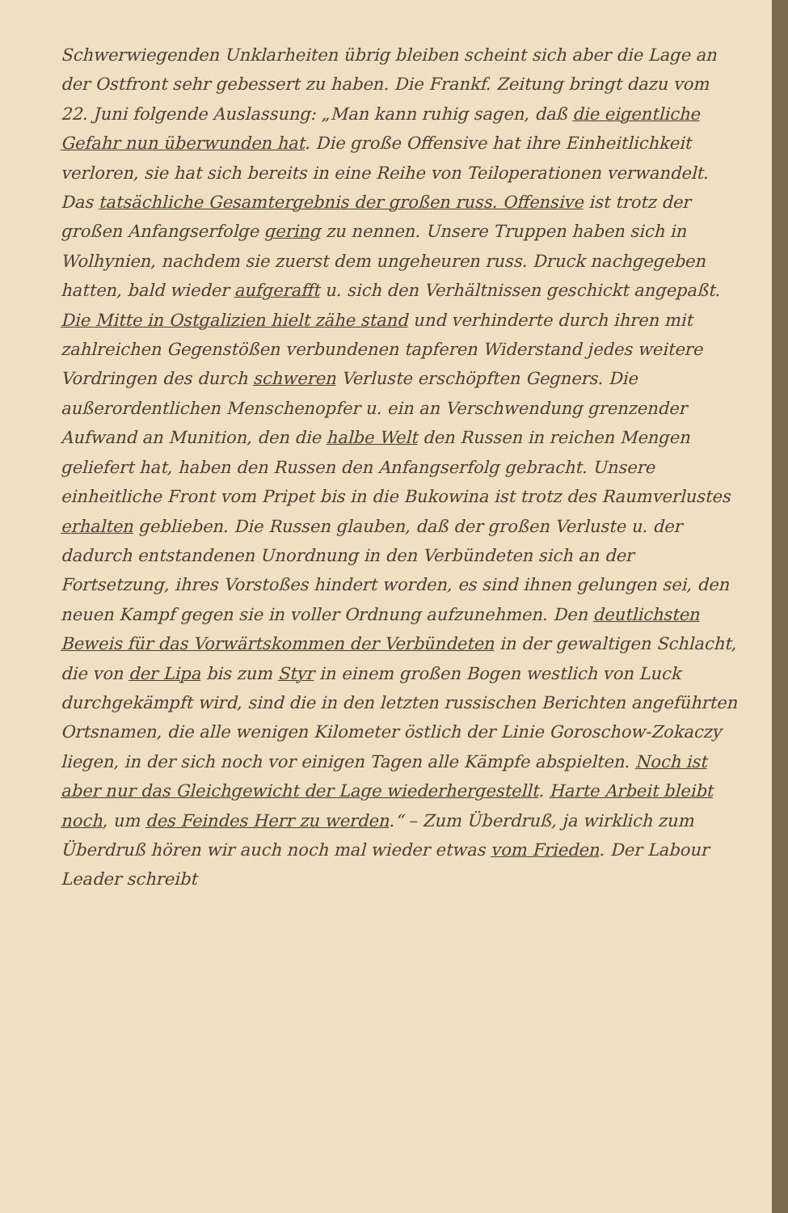Schwerwiegenden Unklarheiten übrig bleiben scheint sich aber die Lage an der Ostfront sehr gebessert zu haben. Die Frankf. Zeitung bringt dazu vom 22. Juni folgende Auslassung: „Man kann ruhig sagen, daß die eigentliche Gefahr nun überwunden hat. Die große Offensive hat ihre Einheitlichkeit verloren, sie hat sich bereits in eine Reihe von Teiloperationen verwandelt. Das tatsächliche Gesamtergebnis der großen russ. Offensive ist trotz der großen Anfangserfolge gering zu nennen. Unsere Truppen haben sich in Wolhynien, nachdem sie zuerst dem ungeheuren russ. Druck nachgegeben hatten, bald wieder aufgerafft u. sich den Verhältnissen geschickt angepaßt. Die Mitte in Ostgalizien hielt zähe stand und verhinderte durch ihren mit zahlreichen Gegenstößen verbundenen tapferen Widerstand jedes weitere Vordringen des durch schweren Verluste erschöpften Gegners. Die außerordentlichen Menschenopfer u. ein an Verschwendung grenzender Aufwand an Munition, den die halbe Welt den Russen in reichen Mengen geliefert hat, haben den Russen den Anfangserfolg gebracht. Unsere einheitliche Front vom Pripet bis in die Bukowina ist trotz des Raumverlustes erhalten geblieben. Die Russen glauben, daß der großen Verluste u. der dadurch entstandenen Unordnung in den Verbündeten sich an der Fortsetzung, ihres Vorstoßes hindert worden, es sind ihnen gelungen sei, den neuen Kampf gegen sie in voller Ordnung aufzunehmen. Den deutlichsten Beweis für das Vorwärtskommen der Verbündeten in der gewaltigen Schlacht, die von der Lipa bis zum Styr in einem großen Bogen westlich von Luck durchgekämpft wird, sind die in den letzten russischen Berichten angeführten Ortsnamen, die alle wenigen Kilometer östlich der Linie Goroschow-Zokaczy liegen, in der sich noch vor einigen Tagen alle Kämpfe abspielten. Noch ist aber nur das Gleichgewicht der Lage wiederhergestellt. Harte Arbeit bleibt noch, um des Feindes Herr zu werden.“ – Zum Überdruß, ja wirklich zum Überdruß hören wir auch noch mal wieder etwas vom Frieden. Der Labour Leader schreibt